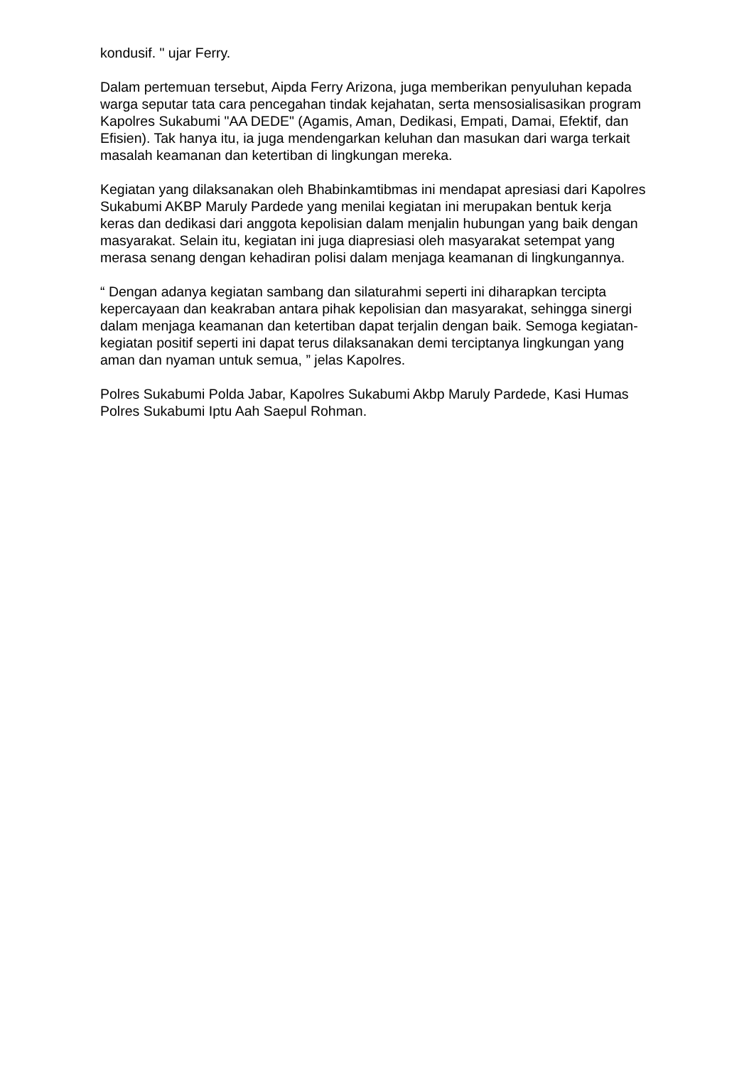kondusif. " ujar Ferry.
Dalam pertemuan tersebut, Aipda Ferry Arizona, juga memberikan penyuluhan kepada warga seputar tata cara pencegahan tindak kejahatan, serta mensosialisasikan program Kapolres Sukabumi "AA DEDE" (Agamis, Aman, Dedikasi, Empati, Damai, Efektif, dan Efisien). Tak hanya itu, ia juga mendengarkan keluhan dan masukan dari warga terkait masalah keamanan dan ketertiban di lingkungan mereka.
Kegiatan yang dilaksanakan oleh Bhabinkamtibmas ini mendapat apresiasi dari Kapolres Sukabumi AKBP Maruly Pardede yang menilai kegiatan ini merupakan bentuk kerja keras dan dedikasi dari anggota kepolisian dalam menjalin hubungan yang baik dengan masyarakat. Selain itu, kegiatan ini juga diapresiasi oleh masyarakat setempat yang merasa senang dengan kehadiran polisi dalam menjaga keamanan di lingkungannya.
“ Dengan adanya kegiatan sambang dan silaturahmi seperti ini diharapkan tercipta kepercayaan dan keakraban antara pihak kepolisian dan masyarakat, sehingga sinergi dalam menjaga keamanan dan ketertiban dapat terjalin dengan baik. Semoga kegiatan-kegiatan positif seperti ini dapat terus dilaksanakan demi terciptanya lingkungan yang aman dan nyaman untuk semua, ” jelas Kapolres.
Polres Sukabumi Polda Jabar, Kapolres Sukabumi Akbp Maruly Pardede, Kasi Humas Polres Sukabumi Iptu Aah Saepul Rohman.